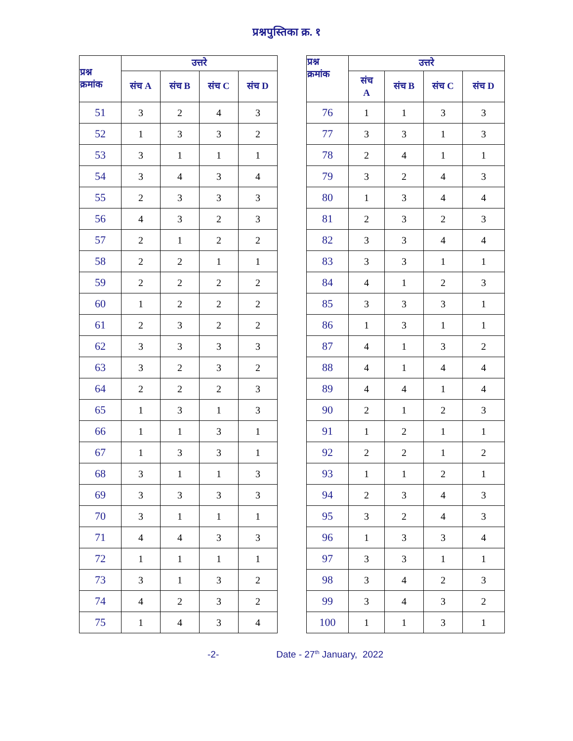प्रश्नपुस्तिका क्र. १
| प्रश्न क्रमांक | उत्तरे | | | |
| --- | --- | --- | --- | --- |
| | संच A | संच B | संच C | संच D |
| 51 | 3 | 2 | 4 | 3 |
| 52 | 1 | 3 | 3 | 2 |
| 53 | 3 | 1 | 1 | 1 |
| 54 | 3 | 4 | 3 | 4 |
| 55 | 2 | 3 | 3 | 3 |
| 56 | 4 | 3 | 2 | 3 |
| 57 | 2 | 1 | 2 | 2 |
| 58 | 2 | 2 | 1 | 1 |
| 59 | 2 | 2 | 2 | 2 |
| 60 | 1 | 2 | 2 | 2 |
| 61 | 2 | 3 | 2 | 2 |
| 62 | 3 | 3 | 3 | 3 |
| 63 | 3 | 2 | 3 | 2 |
| 64 | 2 | 2 | 2 | 3 |
| 65 | 1 | 3 | 1 | 3 |
| 66 | 1 | 1 | 3 | 1 |
| 67 | 1 | 3 | 3 | 1 |
| 68 | 3 | 1 | 1 | 3 |
| 69 | 3 | 3 | 3 | 3 |
| 70 | 3 | 1 | 1 | 1 |
| 71 | 4 | 4 | 3 | 3 |
| 72 | 1 | 1 | 1 | 1 |
| 73 | 3 | 1 | 3 | 2 |
| 74 | 4 | 2 | 3 | 2 |
| 75 | 1 | 4 | 3 | 4 |
| प्रश्न क्रमांक | उत्तरे | | | |
| --- | --- | --- | --- | --- |
| | संच A | संच B | संच C | संच D |
| 76 | 1 | 1 | 3 | 3 |
| 77 | 3 | 3 | 1 | 3 |
| 78 | 2 | 4 | 1 | 1 |
| 79 | 3 | 2 | 4 | 3 |
| 80 | 1 | 3 | 4 | 4 |
| 81 | 2 | 3 | 2 | 3 |
| 82 | 3 | 3 | 4 | 4 |
| 83 | 3 | 3 | 1 | 1 |
| 84 | 4 | 1 | 2 | 3 |
| 85 | 3 | 3 | 3 | 1 |
| 86 | 1 | 3 | 1 | 1 |
| 87 | 4 | 1 | 3 | 2 |
| 88 | 4 | 1 | 4 | 4 |
| 89 | 4 | 4 | 1 | 4 |
| 90 | 2 | 1 | 2 | 3 |
| 91 | 1 | 2 | 1 | 1 |
| 92 | 2 | 2 | 1 | 2 |
| 93 | 1 | 1 | 2 | 1 |
| 94 | 2 | 3 | 4 | 3 |
| 95 | 3 | 2 | 4 | 3 |
| 96 | 1 | 3 | 3 | 4 |
| 97 | 3 | 3 | 1 | 1 |
| 98 | 3 | 4 | 2 | 3 |
| 99 | 3 | 4 | 3 | 2 |
| 100 | 1 | 1 | 3 | 1 |
-2- Date - 27<sup>th</sup> January, 2022